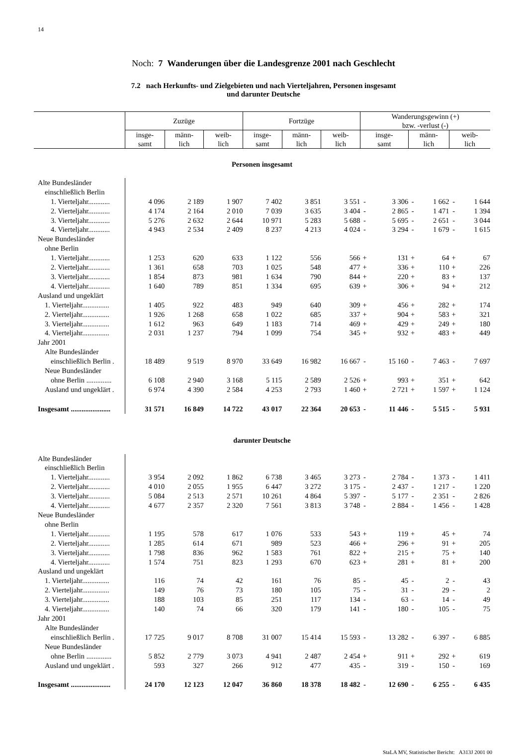14
Noch: 7 Wanderungen über die Landesgrenze 2001 nach Geschlecht
7.2 nach Herkunfts- und Zielgebieten und nach Vierteljahren, Personen insgesamt
und darunter Deutsche
| | Zuzüge | | | Fortzüge | | | Wanderungsgewinn (+) bzw. -verlust (-) | | | | | |
| --- | --- | --- | --- | --- | --- | --- | --- | --- | --- | --- | --- | --- |
| | insge- samt | männ- lich | weib- lich | insge- samt | männ- lich | weib- lich | insge- samt | | männ- lich | | weib- lich | |
| Personen insgesamt | | | | | | | | | | | | |
| Alte Bundesländer | | | | | | | | | | | | |
| einschließlich Berlin | | | | | | | | | | | | |
| 1. Vierteljahr............ | 4 096 | 2 189 | 1 907 | 7 402 | 3 851 | 3 551 | - | 3 306 | - | 1 662 | - | 1 644 |
| 2. Vierteljahr............ | 4 174 | 2 164 | 2 010 | 7 039 | 3 635 | 3 404 | - | 2 865 | - | 1 471 | - | 1 394 |
| 3. Vierteljahr............ | 5 276 | 2 632 | 2 644 | 10 971 | 5 283 | 5 688 | - | 5 695 | - | 2 651 | - | 3 044 |
| 4. Vierteljahr............ | 4 943 | 2 534 | 2 409 | 8 237 | 4 213 | 4 024 | - | 3 294 | - | 1 679 | - | 1 615 |
| Neue Bundesländer | | | | | | | | | | | | |
| ohne Berlin | | | | | | | | | | | | |
| 1. Vierteljahr............ | 1 253 | 620 | 633 | 1 122 | 556 | 566 | + | 131 | + | 64 | + | 67 |
| 2. Vierteljahr............ | 1 361 | 658 | 703 | 1 025 | 548 | 477 | + | 336 | + | 110 | + | 226 |
| 3. Vierteljahr............ | 1 854 | 873 | 981 | 1 634 | 790 | 844 | + | 220 | + | 83 | + | 137 |
| 4. Vierteljahr............ | 1 640 | 789 | 851 | 1 334 | 695 | 639 | + | 306 | + | 94 | + | 212 |
| Ausland und ungeklärt | | | | | | | | | | | | |
| 1. Vierteljahr............... | 1 405 | 922 | 483 | 949 | 640 | 309 | + | 456 | + | 282 | + | 174 |
| 2. Vierteljahr............... | 1 926 | 1 268 | 658 | 1 022 | 685 | 337 | + | 904 | + | 583 | + | 321 |
| 3. Vierteljahr............... | 1 612 | 963 | 649 | 1 183 | 714 | 469 | + | 429 | + | 249 | + | 180 |
| 4. Vierteljahr............... | 2 031 | 1 237 | 794 | 1 099 | 754 | 345 | + | 932 | + | 483 | + | 449 |
| Jahr 2001 | | | | | | | | | | | | |
| Alte Bundesländer | | | | | | | | | | | | |
| einschließlich Berlin . | 18 489 | 9 519 | 8 970 | 33 649 | 16 982 | 16 667 | - | 15 160 | - | 7 463 | - | 7 697 |
| Neue Bundesländer | | | | | | | | | | | | |
| ohne Berlin .............. | 6 108 | 2 940 | 3 168 | 5 115 | 2 589 | 2 526 | + | 993 | + | 351 | + | 642 |
| Ausland und ungeklärt . | 6 974 | 4 390 | 2 584 | 4 253 | 2 793 | 1 460 | + | 2 721 | + | 1 597 | + | 1 124 |
| Insgesamt ...................... | 31 571 | 16 849 | 14 722 | 43 017 | 22 364 | 20 653 | - | 11 446 | - | 5 515 | - | 5 931 |
| darunter Deutsche | | | | | | | | | | | | |
| Alte Bundesländer | | | | | | | | | | | | |
| einschließlich Berlin | | | | | | | | | | | | |
| 1. Vierteljahr............ | 3 954 | 2 092 | 1 862 | 6 738 | 3 465 | 3 273 | - | 2 784 | - | 1 373 | - | 1 411 |
| 2. Vierteljahr............ | 4 010 | 2 055 | 1 955 | 6 447 | 3 272 | 3 175 | - | 2 437 | - | 1 217 | - | 1 220 |
| 3. Vierteljahr............ | 5 084 | 2 513 | 2 571 | 10 261 | 4 864 | 5 397 | - | 5 177 | - | 2 351 | - | 2 826 |
| 4. Vierteljahr............ | 4 677 | 2 357 | 2 320 | 7 561 | 3 813 | 3 748 | - | 2 884 | - | 1 456 | - | 1 428 |
| Neue Bundesländer | | | | | | | | | | | | |
| ohne Berlin | | | | | | | | | | | | |
| 1. Vierteljahr............ | 1 195 | 578 | 617 | 1 076 | 533 | 543 | + | 119 | + | 45 | + | 74 |
| 2. Vierteljahr............ | 1 285 | 614 | 671 | 989 | 523 | 466 | + | 296 | + | 91 | + | 205 |
| 3. Vierteljahr............ | 1 798 | 836 | 962 | 1 583 | 761 | 822 | + | 215 | + | 75 | + | 140 |
| 4. Vierteljahr............ | 1 574 | 751 | 823 | 1 293 | 670 | 623 | + | 281 | + | 81 | + | 200 |
| Ausland und ungeklärt | | | | | | | | | | | | |
| 1. Vierteljahr............... | 116 | 74 | 42 | 161 | 76 | 85 | - | 45 | - | 2 | - | 43 |
| 2. Vierteljahr............... | 149 | 76 | 73 | 180 | 105 | 75 | - | 31 | - | 29 | - | 2 |
| 3. Vierteljahr............... | 188 | 103 | 85 | 251 | 117 | 134 | - | 63 | - | 14 | - | 49 |
| 4. Vierteljahr............... | 140 | 74 | 66 | 320 | 179 | 141 | - | 180 | - | 105 | - | 75 |
| Jahr 2001 | | | | | | | | | | | | |
| Alte Bundesländer | | | | | | | | | | | | |
| einschließlich Berlin . | 17 725 | 9 017 | 8 708 | 31 007 | 15 414 | 15 593 | - | 13 282 | - | 6 397 | - | 6 885 |
| Neue Bundesländer | | | | | | | | | | | | |
| ohne Berlin .............. | 5 852 | 2 779 | 3 073 | 4 941 | 2 487 | 2 454 | + | 911 | + | 292 | + | 619 |
| Ausland und ungeklärt . | 593 | 327 | 266 | 912 | 477 | 435 | - | 319 | - | 150 | - | 169 |
| Insgesamt ...................... | 24 170 | 12 123 | 12 047 | 36 860 | 18 378 | 18 482 | - | 12 690 | - | 6 255 | - | 6 435 |
StaLA MV, Statistischer Bericht: A313J 2001 00